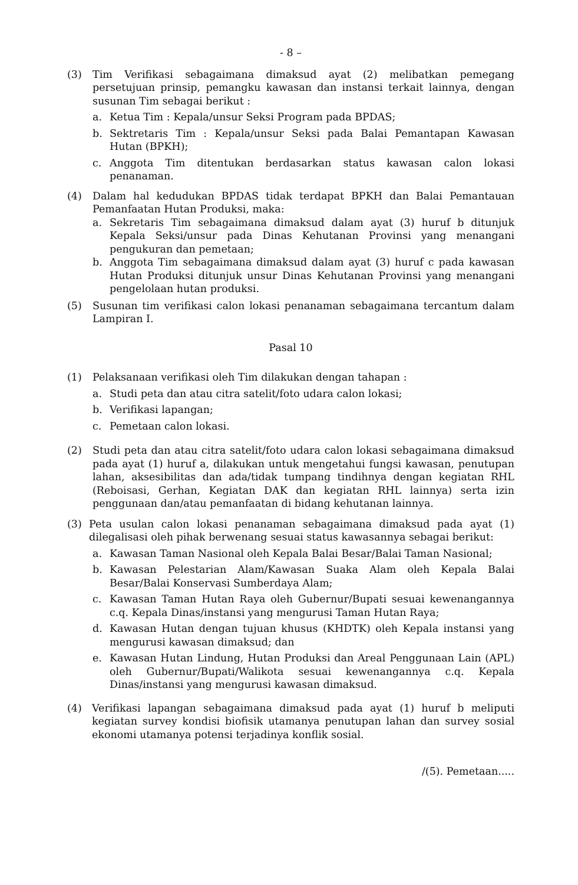- 8 –
(3) Tim Verifikasi sebagaimana dimaksud ayat (2) melibatkan pemegang persetujuan prinsip, pemangku kawasan dan instansi terkait lainnya, dengan susunan Tim sebagai berikut :
a. Ketua Tim : Kepala/unsur Seksi Program pada BPDAS;
b. Sektretaris Tim : Kepala/unsur Seksi pada Balai Pemantapan Kawasan Hutan (BPKH);
c. Anggota Tim ditentukan berdasarkan status kawasan calon lokasi penanaman.
(4) Dalam hal kedudukan BPDAS tidak terdapat BPKH dan Balai Pemantauan Pemanfaatan Hutan Produksi, maka:
a. Sekretaris Tim sebagaimana dimaksud dalam ayat (3) huruf b ditunjuk Kepala Seksi/unsur pada Dinas Kehutanan Provinsi yang menangani pengukuran dan pemetaan;
b. Anggota Tim sebagaimana dimaksud dalam ayat (3) huruf c pada kawasan Hutan Produksi ditunjuk unsur Dinas Kehutanan Provinsi yang menangani pengelolaan hutan produksi.
(5) Susunan tim verifikasi calon lokasi penanaman sebagaimana tercantum dalam Lampiran I.
Pasal 10
(1) Pelaksanaan verifikasi oleh Tim dilakukan dengan tahapan :
a. Studi peta dan atau citra satelit/foto udara calon lokasi;
b. Verifikasi lapangan;
c. Pemetaan calon lokasi.
(2) Studi peta dan atau citra satelit/foto udara calon lokasi sebagaimana dimaksud pada ayat (1) huruf a, dilakukan untuk mengetahui fungsi kawasan, penutupan lahan, aksesibilitas dan ada/tidak tumpang tindihnya dengan kegiatan RHL (Reboisasi, Gerhan, Kegiatan DAK dan kegiatan RHL lainnya) serta izin penggunaan dan/atau pemanfaatan di bidang kehutanan lainnya.
(3) Peta usulan calon lokasi penanaman sebagaimana dimaksud pada ayat (1) dilegalisasi oleh pihak berwenang sesuai status kawasannya sebagai berikut:
a. Kawasan Taman Nasional oleh Kepala Balai Besar/Balai Taman Nasional;
b. Kawasan Pelestarian Alam/Kawasan Suaka Alam oleh Kepala Balai Besar/Balai Konservasi Sumberdaya Alam;
c. Kawasan Taman Hutan Raya oleh Gubernur/Bupati sesuai kewenangannya c.q. Kepala Dinas/instansi yang mengurusi Taman Hutan Raya;
d. Kawasan Hutan dengan tujuan khusus (KHDTK) oleh Kepala instansi yang mengurusi kawasan dimaksud; dan
e. Kawasan Hutan Lindung, Hutan Produksi dan Areal Penggunaan Lain (APL) oleh Gubernur/Bupati/Walikota sesuai kewenangannya c.q. Kepala Dinas/instansi yang mengurusi kawasan dimaksud.
(4) Verifikasi lapangan sebagaimana dimaksud pada ayat (1) huruf b meliputi kegiatan survey kondisi biofisik utamanya penutupan lahan dan survey sosial ekonomi utamanya potensi terjadinya konflik sosial.
/(5). Pemetaan.....